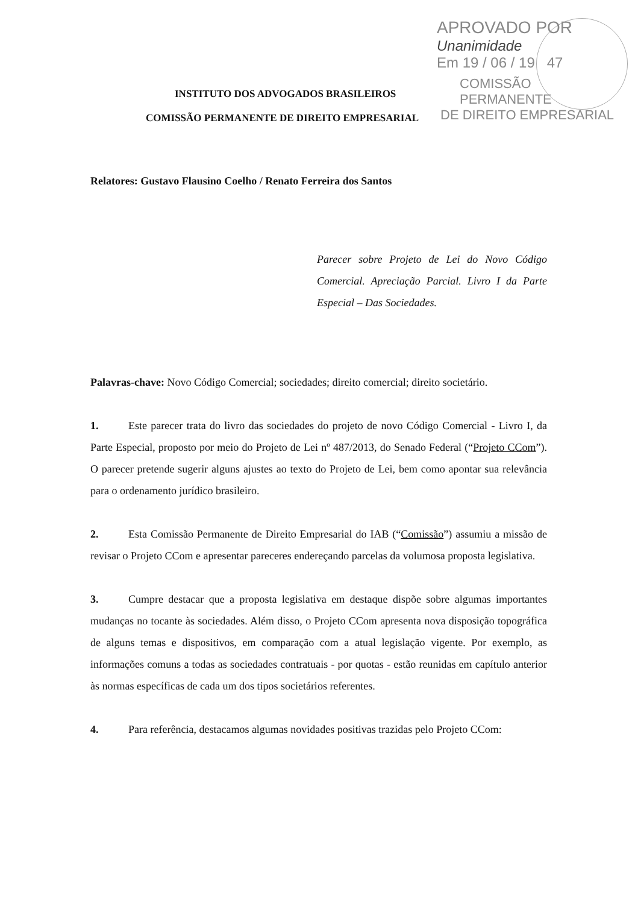APROVADO POR
Unanimidade
Em 19 / 06 / 19 47
COMISSÃO PERMANENTE
DE DIREITO EMPRESARIAL
INSTITUTO DOS ADVOGADOS BRASILEIROS
COMISSÃO PERMANENTE DE DIREITO EMPRESARIAL
Relatores: Gustavo Flausino Coelho / Renato Ferreira dos Santos
Parecer sobre Projeto de Lei do Novo Código Comercial. Apreciação Parcial. Livro I da Parte Especial – Das Sociedades.
Palavras-chave: Novo Código Comercial; sociedades; direito comercial; direito societário.
1. Este parecer trata do livro das sociedades do projeto de novo Código Comercial - Livro I, da Parte Especial, proposto por meio do Projeto de Lei nº 487/2013, do Senado Federal (“Projeto CCom”). O parecer pretende sugerir alguns ajustes ao texto do Projeto de Lei, bem como apontar sua relevância para o ordenamento jurídico brasileiro.
2. Esta Comissão Permanente de Direito Empresarial do IAB (“Comissão”) assumiu a missão de revisar o Projeto CCom e apresentar pareceres endereçando parcelas da volumosa proposta legislativa.
3. Cumpre destacar que a proposta legislativa em destaque dispõe sobre algumas importantes mudanças no tocante às sociedades. Além disso, o Projeto CCom apresenta nova disposição topográfica de alguns temas e dispositivos, em comparação com a atual legislação vigente. Por exemplo, as informações comuns a todas as sociedades contratuais - por quotas - estão reunidas em capítulo anterior às normas específicas de cada um dos tipos societários referentes.
4. Para referência, destacamos algumas novidades positivas trazidas pelo Projeto CCom: